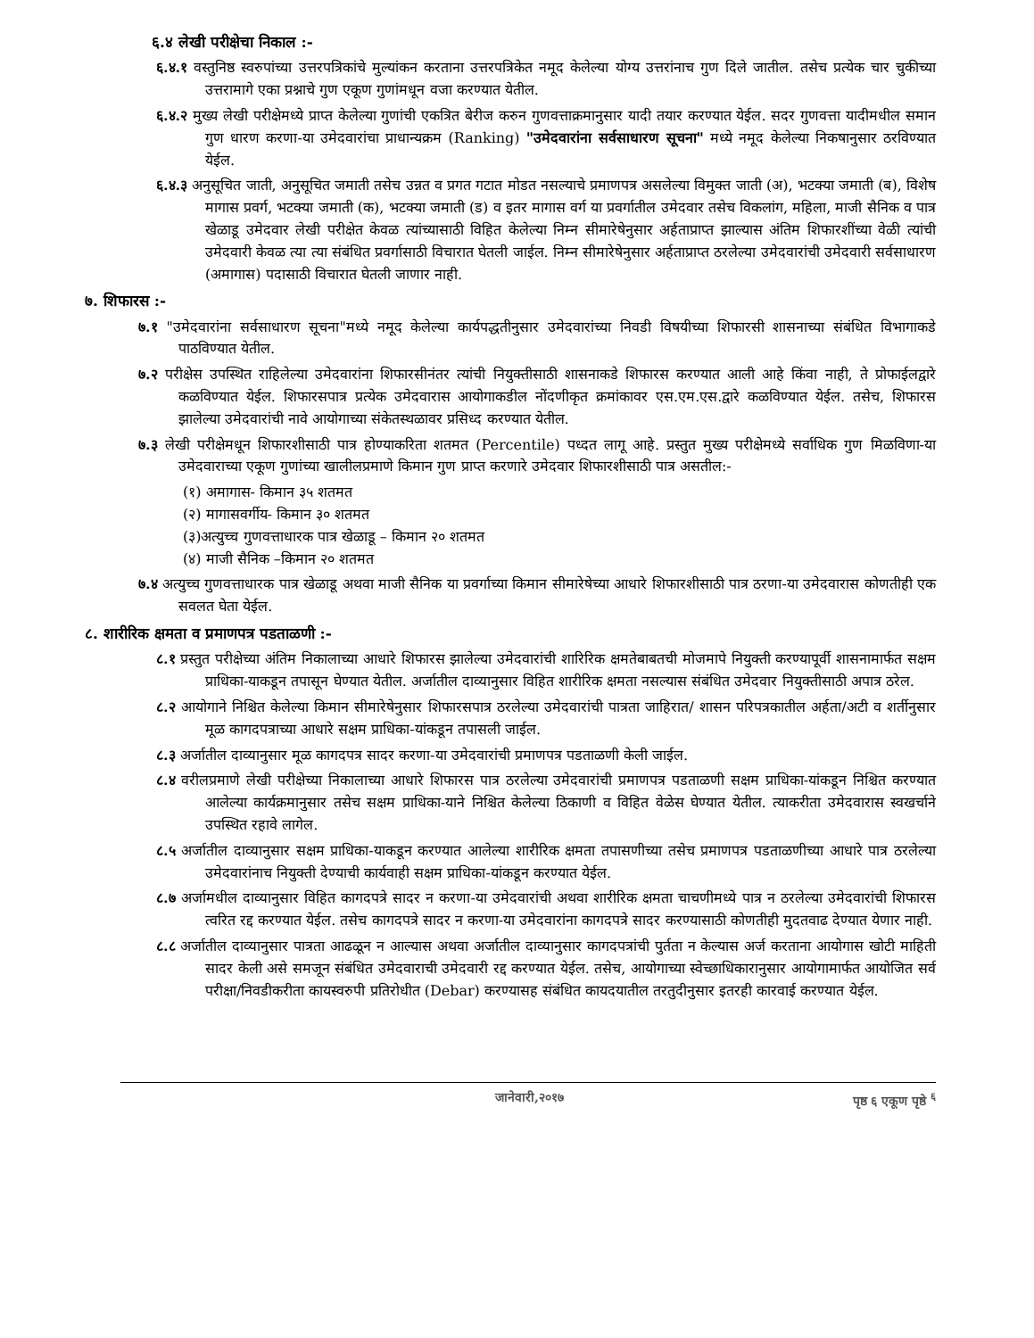६.४ लेखी परीक्षेचा निकाल :-
६.४.१ वस्तुनिष्ठ स्वरुपांच्या उत्तरपत्रिकांचे मुल्यांकन करताना उत्तरपत्रिकेत नमूद केलेल्या योग्य उत्तरांनाच गुण दिले जातील. तसेच प्रत्येक चार चुकीच्या उत्तरामागे एका प्रश्नाचे गुण एकूण गुणांमधून वजा करण्यात येतील.
६.४.२ मुख्य लेखी परीक्षेमध्ये प्राप्त केलेल्या गुणांची एकत्रित बेरीज करुन गुणवत्ताक्रमानुसार यादी तयार करण्यात येईल. सदर गुणवत्ता यादीमधील समान गुण धारण करणा-या उमेदवारांचा प्राधान्यक्रम (Ranking) "उमेदवारांना सर्वसाधारण सूचना" मध्ये नमूद केलेल्या निकषानुसार ठरविण्यात येईल.
६.४.३ अनुसूचित जाती, अनुसूचित जमाती तसेच उन्नत व प्रगत गटात मोडत नसल्याचे प्रमाणपत्र असलेल्या विमुक्त जाती (अ), भटक्या जमाती (ब), विशेष मागास प्रवर्ग, भटक्या जमाती (क), भटक्या जमाती (ड) व इतर मागास वर्ग या प्रवर्गातील उमेदवार तसेच विकलांग, महिला, माजी सैनिक व पात्र खेळाडू उमेदवार लेखी परीक्षेत केवळ त्यांच्यासाठी विहित केलेल्या निम्न सीमारेषेनुसार अर्हताप्राप्त झाल्यास अंतिम शिफारशींच्या वेळी त्यांची उमेदवारी केवळ त्या त्या संबंधित प्रवर्गासाठी विचारात घेतली जाईल. निम्न सीमारेषेनुसार अर्हताप्राप्त ठरलेल्या उमेदवारांची उमेदवारी सर्वसाधारण (अमागास) पदासाठी विचारात घेतली जाणार नाही.
७. शिफारस :-
७.१ "उमेदवारांना सर्वसाधारण सूचना"मध्ये नमूद केलेल्या कार्यपद्धतीनुसार उमेदवारांच्या निवडी विषयीच्या शिफारसी शासनाच्या संबंधित विभागाकडे पाठविण्यात येतील.
७.२ परीक्षेस उपस्थित राहिलेल्या उमेदवारांना शिफारसीनंतर त्यांची नियुक्तीसाठी शासनाकडे शिफारस करण्यात आली आहे किंवा नाही, ते प्रोफाईलद्वारे कळविण्यात येईल. शिफारसपात्र प्रत्येक उमेदवारास आयोगाकडील नोंदणीकृत क्रमांकावर एस.एम.एस.द्वारे कळविण्यात येईल. तसेच, शिफारस झालेल्या उमेदवारांची नावे आयोगाच्या संकेतस्थळावर प्रसिध्द करण्यात येतील.
७.३ लेखी परीक्षेमधून शिफारशीसाठी पात्र होण्याकरिता शतमत (Percentile) पध्दत लागू आहे. प्रस्तुत मुख्य परीक्षेमध्ये सर्वाधिक गुण मिळविणा-या उमेदवाराच्या एकूण गुणांच्या खालीलप्रमाणे किमान गुण प्राप्त करणारे उमेदवार शिफारशीसाठी पात्र असतील:-
(१) अमागास- किमान ३५ शतमत
(२) मागासवर्गीय- किमान ३० शतमत
(३)अत्युच्च गुणवत्ताधारक पात्र खेळाडू – किमान २० शतमत
(४) माजी सैनिक –किमान २० शतमत
७.४ अत्युच्च गुणवत्ताधारक पात्र खेळाडू अथवा माजी सैनिक या प्रवर्गाच्या किमान सीमारेषेच्या आधारे शिफारशीसाठी पात्र ठरणा-या उमेदवारास कोणतीही एक सवलत घेता येईल.
८. शारीरिक क्षमता व प्रमाणपत्र पडताळणी :-
८.१ प्रस्तुत परीक्षेच्या अंतिम निकालाच्या आधारे शिफारस झालेल्या उमेदवारांची शारिरिक क्षमतेबाबतची मोजमापे नियुक्ती करण्यापूर्वी शासनामार्फत सक्षम प्राधिका-याकडून तपासून घेण्यात येतील. अर्जातील दाव्यानुसार विहित शारीरिक क्षमता नसल्यास संबंधित उमेदवार नियुक्तीसाठी अपात्र ठरेल.
८.२ आयोगाने निश्चित केलेल्या किमान सीमारेषेनुसार शिफारसपात्र ठरलेल्या उमेदवारांची पात्रता जाहिरात/ शासन परिपत्रकातील अर्हता/अटी व शर्तीनुसार मूळ कागदपत्राच्या आधारे सक्षम प्राधिका-यांकडून तपासली जाईल.
८.३ अर्जातील दाव्यानुसार मूळ कागदपत्र सादर करणा-या उमेदवारांची प्रमाणपत्र पडताळणी केली जाईल.
८.४ वरीलप्रमाणे लेखी परीक्षेच्या निकालाच्या आधारे शिफारस पात्र ठरलेल्या उमेदवारांची प्रमाणपत्र पडताळणी सक्षम प्राधिका-यांकडून निश्चित करण्यात आलेल्या कार्यक्रमानुसार तसेच सक्षम प्राधिका-याने निश्चित केलेल्या ठिकाणी व विहित वेळेस घेण्यात येतील. त्याकरीता उमेदवारास स्वखर्चाने उपस्थित रहावे लागेल.
८.५ अर्जातील दाव्यानुसार सक्षम प्राधिका-याकडून करण्यात आलेल्या शारीरिक क्षमता तपासणीच्या तसेच प्रमाणपत्र पडताळणीच्या आधारे पात्र ठरलेल्या उमेदवारांनाच नियुक्ती देण्याची कार्यवाही सक्षम प्राधिका-यांकडून करण्यात येईल.
८.७ अर्जामधील दाव्यानुसार विहित कागदपत्रे सादर न करणा-या उमेदवारांची अथवा शारीरिक क्षमता चाचणीमध्ये पात्र न ठरलेल्या उमेदवारांची शिफारस त्वरित रद्द करण्यात येईल. तसेच कागदपत्रे सादर न करणा-या उमेदवारांना कागदपत्रे सादर करण्यासाठी कोणतीही मुदतवाढ देण्यात येणार नाही.
८.८ अर्जातील दाव्यानुसार पात्रता आढळून न आल्यास अथवा अर्जातील दाव्यानुसार कागदपत्रांची पुर्तता न केल्यास अर्ज करताना आयोगास खोटी माहिती सादर केली असे समजून संबंधित उमेदवाराची उमेदवारी रद्द करण्यात येईल. तसेच, आयोगाच्या स्वेच्छाधिकारानुसार आयोगामार्फत आयोजित सर्व परीक्षा/निवडीकरीता कायस्वरुपी प्रतिरोधीत (Debar) करण्यासह संबंधित कायदयातील तरतुदीनुसार इतरही कारवाई करण्यात येईल.
जानेवारी,२०१७ पृष्ठ ६ एकूण पृष्ठे <sup>६</sup>